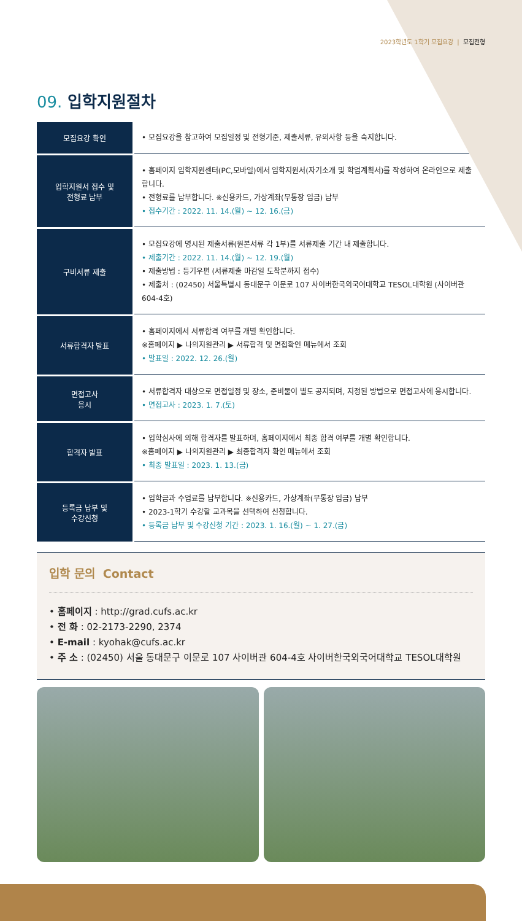2023학년도 1학기 모집요강 | 모집전형
09. 입학지원절차
| 모집요강 확인 | • 모집요강을 참고하여 모집일정 및 전형기준, 제출서류, 유의사항 등을 숙지합니다. |
| 입학지원서 접수 및 전형료 납부 | • 홈페이지 입학지원센터(PC,모바일)에서 입학지원서(자기소개 및 학업계획서)를 작성하여 온라인으로 제출합니다. • 전형료를 납부합니다. ※신용카드, 가상계좌(무통장 입금) 납부 • 접수기간 : 2022. 11. 14.(월) ~ 12. 16.(금) |
| 구비서류 제출 | • 모집요강에 명시된 제출서류(원본서류 각 1부)를 서류제출 기간 내 제출합니다. • 제출기간 : 2022. 11. 14.(월) ~ 12. 19.(월) • 제출방법 : 등기우편 (서류제출 마감일 도착분까지 접수) • 제출처 : (02450) 서울특별시 동대문구 이문로 107 사이버한국외국어대학교 TESOL대학원 (사이버관 604-4호) |
| 서류합격자 발표 | • 홈페이지에서 서류합격 여부를 개별 확인합니다. ※홈페이지 ▶ 나의지원관리 ▶ 서류합격 및 면접확인 메뉴에서 조회 • 발표일 : 2022. 12. 26.(월) |
| 면접고사 응시 | • 서류합격자 대상으로 면접일정 및 장소, 준비물이 별도 공지되며, 지정된 방법으로 면접고사에 응시합니다. • 면접고사 : 2023. 1. 7.(토) |
| 합격자 발표 | • 입학심사에 의해 합격자를 발표하며, 홈페이지에서 최종 합격 여부를 개별 확인합니다. ※홈페이지 ▶ 나의지원관리 ▶ 최종합격자 확인 메뉴에서 조회 • 최종 발표일 : 2023. 1. 13.(금) |
| 등록금 납부 및 수강신청 | • 입학금과 수업료를 납부합니다. ※신용카드, 가상계좌(무통장 입금) 납부 • 2023-1학기 수강할 교과목을 선택하여 신청합니다. • 등록금 납부 및 수강신청 기간 : 2023. 1. 16.(월) ~ 1. 27.(금) |
입학 문의 Contact
• 홈페이지 : http://grad.cufs.ac.kr
• 전 화 : 02-2173-2290, 2374
• E-mail : kyohak@cufs.ac.kr
• 주 소 : (02450) 서울 동대문구 이문로 107 사이버관 604-4호 사이버한국외국어대학교 TESOL대학원